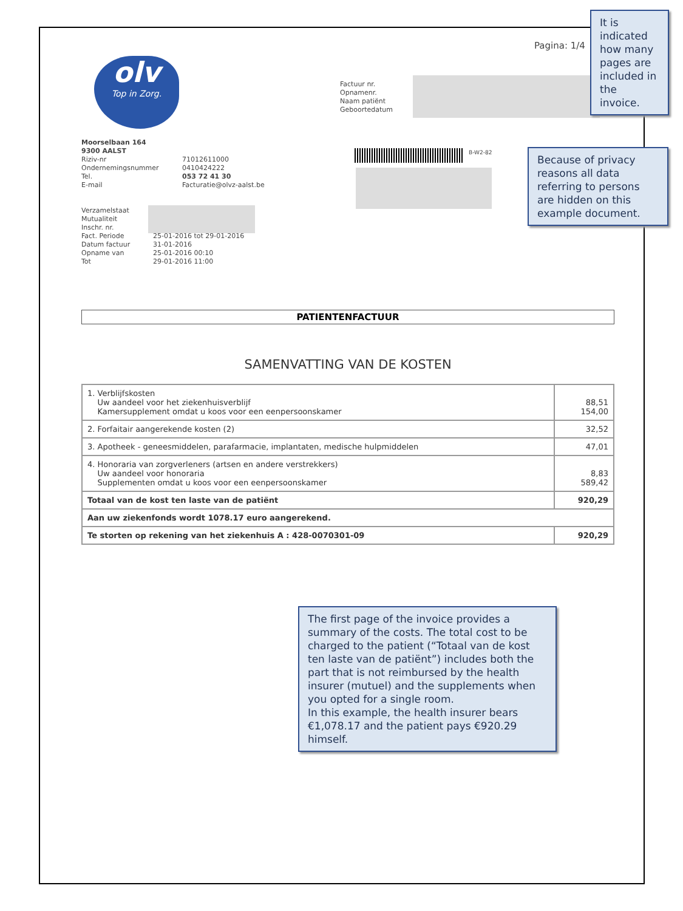Pagina: 1/4
olv
Top in Zorg.
Factuur nr.
Opnamenr.
Naam patiënt
Geboortedatum
Moorselbaan 164
9300 AALST
Riziv-nr
Ondernemingsnummer
Tel.
E-mail
71012611000
0410424222
053 72 41 30
Facturatie@olvz-aalst.be
B-W2-82
Verzamelstaat
Mutualiteit
Inschr. nr.
Fact. Periode
Datum factuur
Opname van
Tot
25-01-2016 tot 29-01-2016
31-01-2016
25-01-2016 00:10
29-01-2016 11:00
PATIENTENFACTUUR
SAMENVATTING VAN DE KOSTEN
| 1. Verblijfskosten Uw aandeel voor het ziekenhuisverblijf Kamersupplement omdat u koos voor een eenpersoonskamer | 88,51 154,00 |
| 2. Forfaitair aangerekende kosten (2) | 32,52 |
| 3. Apotheek - geneesmiddelen, parafarmacie, implantaten, medische hulpmiddelen | 47,01 |
| 4. Honoraria van zorgverleners (artsen en andere verstrekkers) Uw aandeel voor honoraria Supplementen omdat u koos voor een eenpersoonskamer | 8,83 589,42 |
| Totaal van de kost ten laste van de patiënt | 920,29 |
| Aan uw ziekenfonds wordt 1078.17 euro aangerekend. | |
| Te storten op rekening van het ziekenhuis A : 428-0070301-09 | 920,29 |
It is indicated how many pages are included in the invoice.
Because of privacy reasons all data referring to persons are hidden on this example document.
The first page of the invoice provides a summary of the costs. The total cost to be charged to the patient (“Totaal van de kost ten laste van de patiënt”) includes both the part that is not reimbursed by the health insurer (mutuel) and the supplements when you opted for a single room.
In this example, the health insurer bears €1,078.17 and the patient pays €920.29 himself.